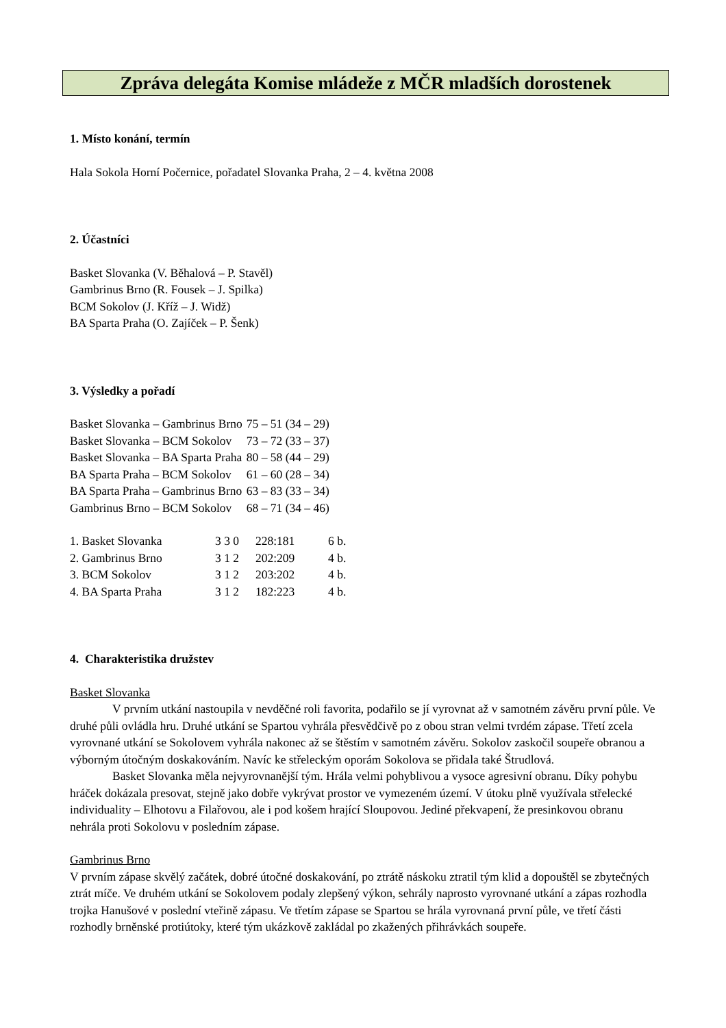Zpráva delegáta Komise mládeže z MČR mladších dorostenek
1. Místo konání, termín
Hala Sokola Horní Počernice, pořadatel Slovanka Praha, 2 – 4. května 2008
2. Účastníci
Basket Slovanka (V. Běhalová – P. Stavěl)
Gambrinus Brno (R. Fousek – J. Spilka)
BCM Sokolov (J. Kříž – J. Widž)
BA Sparta Praha (O. Zajíček – P. Šenk)
3. Výsledky a pořadí
| Basket Slovanka – Gambrinus Brno | 75 – 51 (34 – 29) |
| Basket Slovanka – BCM Sokolov | 73 – 72 (33 – 37) |
| Basket Slovanka – BA Sparta Praha | 80 – 58 (44 – 29) |
| BA Sparta Praha – BCM Sokolov | 61 – 60 (28 – 34) |
| BA Sparta Praha – Gambrinus Brno | 63 – 83 (33 – 34) |
| Gambrinus Brno – BCM Sokolov | 68 – 71 (34 – 46) |
| 1. Basket Slovanka | 3 3 0 | 228:181 | 6 b. |
| 2. Gambrinus Brno | 3 1 2 | 202:209 | 4 b. |
| 3. BCM Sokolov | 3 1 2 | 203:202 | 4 b. |
| 4. BA Sparta Praha | 3 1 2 | 182:223 | 4 b. |
4. Charakteristika družstev
Basket Slovanka
V prvním utkání nastoupila v nevděčné roli favorita, podařilo se jí vyrovnat až v samotném závěru první půle. Ve druhé půli ovládla hru. Druhé utkání se Spartou vyhrála přesvědčivě po z obou stran velmi tvrdém zápase. Třetí zcela vyrovnané utkání se Sokolovem vyhrála nakonec až se štěstím v samotném závěru. Sokolov zaskočil soupeře obranou a výborným útočným doskakováním. Navíc ke střeleckým oporám Sokolova se přidala také Štrudlová.
Basket Slovanka měla nejvyrovnanější tým. Hrála velmi pohyblivou a vysoce agresivní obranu. Díky pohybu hráček dokázala presovat, stejně jako dobře vykrývat prostor ve vymezeném území. V útoku plně využívala střelecké individuality – Elhotovu a Filařovou, ale i pod košem hrající Sloupovou. Jediné překvapení, že presinkovou obranu nehrála proti Sokolovu v posledním zápase.
Gambrinus Brno
V prvním zápase skvělý začátek, dobré útočné doskakování, po ztrátě náskoku ztratil tým klid a dopouštěl se zbytečných ztrát míče. Ve druhém utkání se Sokolovem podaly zlepšený výkon, sehrály naprosto vyrovnané utkání a zápas rozhodla trojka Hanušové v poslední vteřině zápasu. Ve třetím zápase se Spartou se hrála vyrovnaná první půle, ve třetí části rozhodly brněnské protiútoky, které tým ukázkově zakládal po zkažených přihrávkách soupeře.